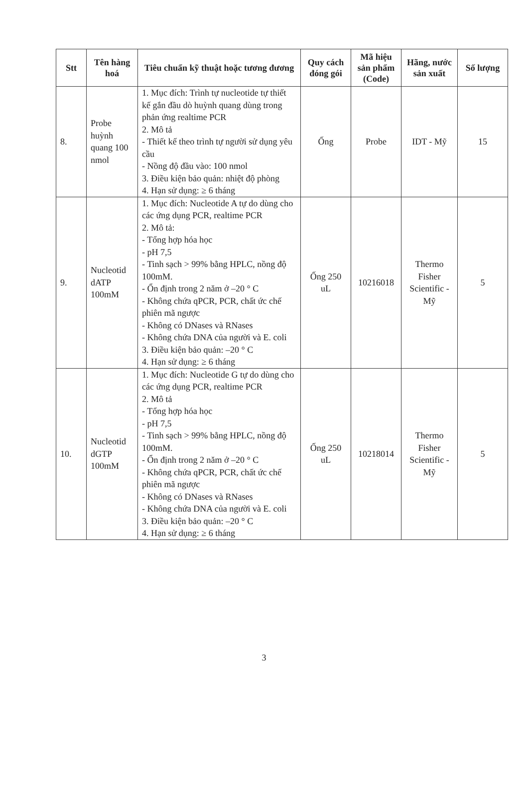| Stt | Tên hàng hoá | Tiêu chuẩn kỹ thuật hoặc tương đương | Quy cách đóng gói | Mã hiệu sản phẩm (Code) | Hãng, nước sản xuất | Số lượng |
| --- | --- | --- | --- | --- | --- | --- |
| 8. | Probe huỳnh quang 100 nmol | 1. Mục đích: Trình tự nucleotide tự thiết kế gắn đầu dò huỳnh quang dùng trong phản ứng realtime PCR 2. Mô tả - Thiết kế theo trình tự người sử dụng yêu cầu - Nồng độ đầu vào: 100 nmol 3. Điều kiện bảo quản: nhiệt độ phòng 4. Hạn sử dụng: ≥ 6 tháng | Ống | Probe | IDT - Mỹ | 15 |
| 9. | Nucleotid dATP 100mM | 1. Mục đích: Nucleotide A tự do dùng cho các ứng dụng PCR, realtime PCR 2. Mô tả: - Tổng hợp hóa học - pH 7,5 - Tinh sạch > 99% bằng HPLC, nồng độ 100mM. - Ổn định trong 2 năm ở –20 ° C - Không chứa qPCR, PCR, chất ức chế phiên mã ngược - Không có DNases và RNases - Không chứa DNA của người và E. coli 3. Điều kiện bảo quản: –20 ° C 4. Hạn sử dụng: ≥ 6 tháng | Ống 250 uL | 10216018 | Thermo Fisher Scientific - Mỹ | 5 |
| 10. | Nucleotid dGTP 100mM | 1. Mục đích: Nucleotide G tự do dùng cho các ứng dụng PCR, realtime PCR 2. Mô tả - Tổng hợp hóa học - pH 7,5 - Tinh sạch > 99% bằng HPLC, nồng độ 100mM. - Ổn định trong 2 năm ở –20 ° C - Không chứa qPCR, PCR, chất ức chế phiên mã ngược - Không có DNases và RNases - Không chứa DNA của người và E. coli 3. Điều kiện bảo quản: –20 ° C 4. Hạn sử dụng: ≥ 6 tháng | Ống 250 uL | 10218014 | Thermo Fisher Scientific - Mỹ | 5 |
3